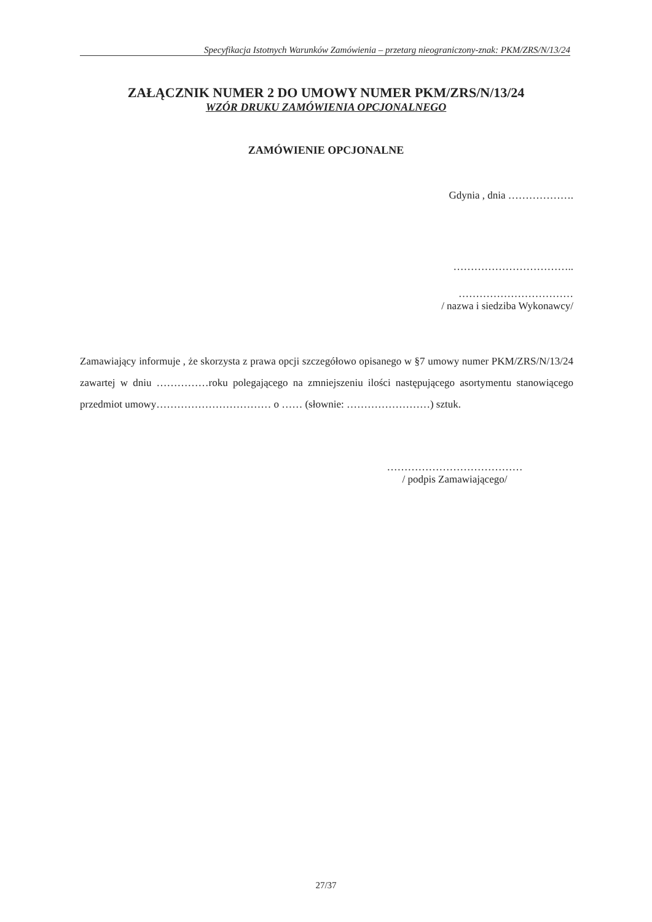Specyfikacja Istotnych Warunków Zamówienia – przetarg nieograniczony-znak: PKM/ZRS/N/13/24
ZAŁĄCZNIK NUMER 2 DO UMOWY NUMER PKM/ZRS/N/13/24
WZÓR DRUKU ZAMÓWIENIA OPCJONALNEGO
ZAMÓWIENIE OPCJONALNE
Gdynia , dnia ……………….
……………………………..
……………………………
/ nazwa i siedziba Wykonawcy/
Zamawiający informuje , że skorzysta z prawa opcji szczegółowo opisanego w §7 umowy numer PKM/ZRS/N/13/24 zawartej w dniu ……………roku polegającego na zmniejszeniu ilości następującego asortymentu stanowiącego przedmiot umowy…………………………… o …… (słownie: ……………………) sztuk.
…………………………………
/ podpis Zamawiającego/
27/37